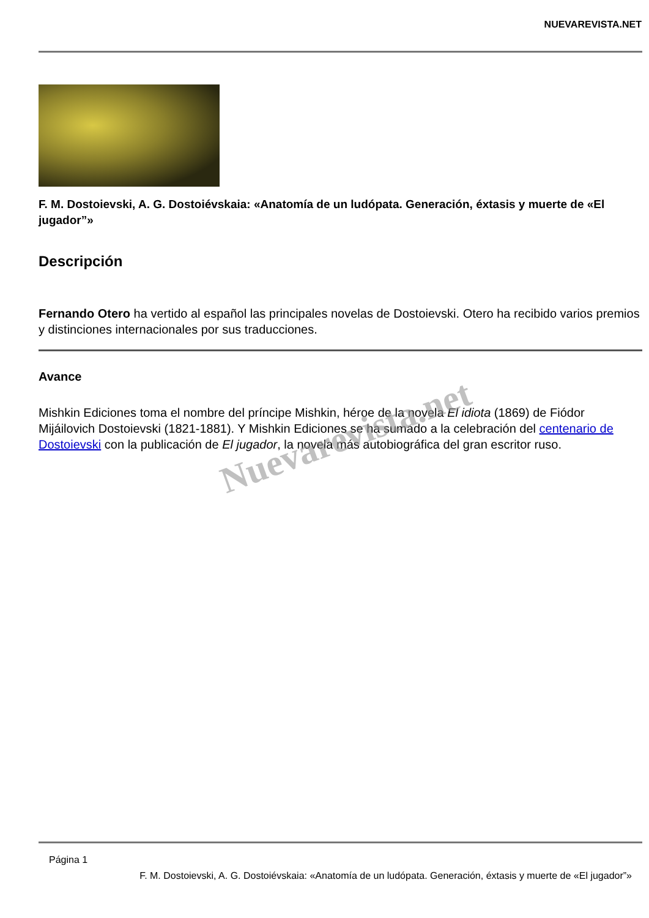NUEVAREVISTA.NET
F. M. Dostoievski, A. G. Dostoiévskaia: «Anatomía de un ludópata. Generación, éxtasis y muerte de «El jugador”»
Descripción
Fernando Otero ha vertido al español las principales novelas de Dostoievski. Otero ha recibido varios premios y distinciones internacionales por sus traducciones.
Avance
Mishkin Ediciones toma el nombre del príncipe Mishkin, héroe de la novela El idiota (1869) de Fiódor Mijáilovich Dostoievski (1821-1881). Y Mishkin Ediciones se ha sumado a la celebración del centenario de Dostoievski con la publicación de El jugador, la novela más autobiográfica del gran escritor ruso.
Nuevarevista.net
Página 1
F. M. Dostoievski, A. G. Dostoiévskaia: «Anatomía de un ludópata. Generación, éxtasis y muerte de «El jugador”»